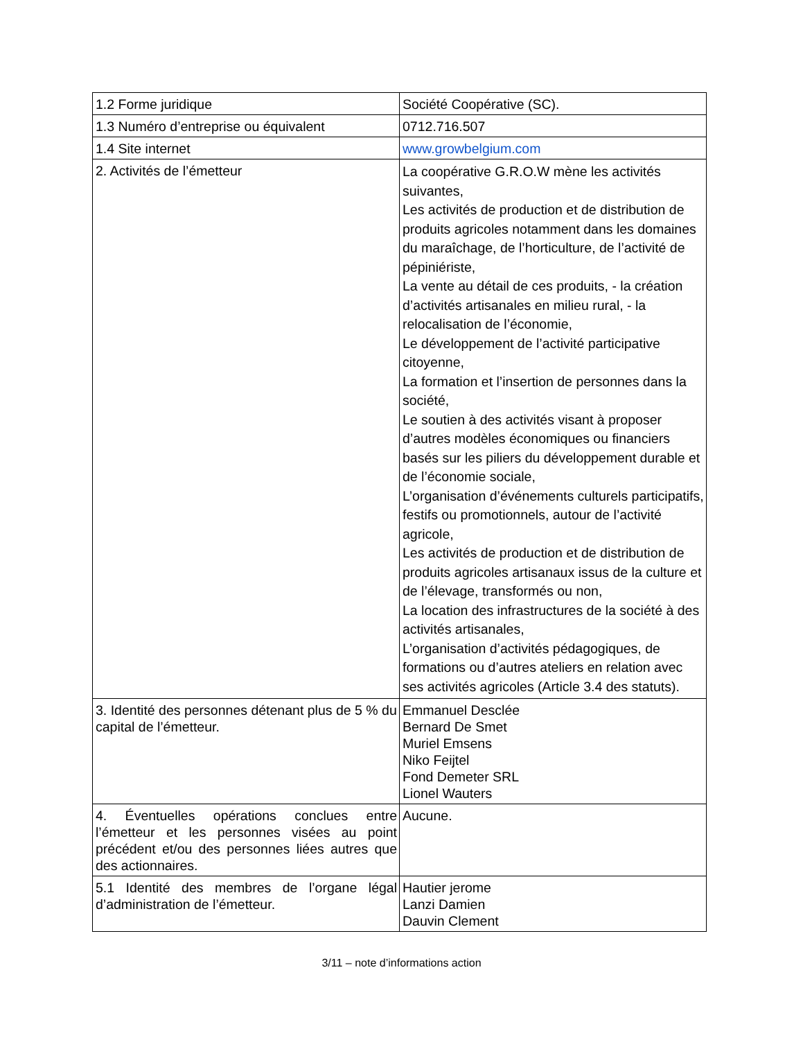| 1.2 Forme juridique | Société Coopérative (SC). |
| 1.3 Numéro d’entreprise ou équivalent | 0712.716.507 |
| 1.4 Site internet | www.growbelgium.com |
| 2. Activités de l’émetteur | La coopérative G.R.O.W mène les activités suivantes, Les activités de production et de distribution de produits agricoles notamment dans les domaines du maraîchage, de l’horticulture, de l’activité de pépiniériste, La vente au détail de ces produits, - la création d’activités artisanales en milieu rural, - la relocalisation de l’économie, Le développement de l’activité participative citoyenne, La formation et l’insertion de personnes dans la société, Le soutien à des activités visant à proposer d’autres modèles économiques ou financiers basés sur les piliers du développement durable et de l’économie sociale, L’organisation d’événements culturels participatifs, festifs ou promotionnels, autour de l’activité agricole, Les activités de production et de distribution de produits agricoles artisanaux issus de la culture et de l’élevage, transformés ou non, La location des infrastructures de la société à des activités artisanales, L’organisation d’activités pédagogiques, de formations ou d’autres ateliers en relation avec ses activités agricoles (Article 3.4 des statuts). |
| 3. Identité des personnes détenant plus de 5 % du capital de l’émetteur. | Emmanuel Desclée Bernard De Smet Muriel Emsens Niko Feijtel Fond Demeter SRL Lionel Wauters |
| 4. Éventuelles opérations conclues entre l’émetteur et les personnes visées au point précédent et/ou des personnes liées autres que des actionnaires. | Aucune. |
| 5.1 Identité des membres de l’organe légal d’administration de l’émetteur. | Hautier jerome Lanzi Damien Dauvin Clement |
3/11 – note d’informations action